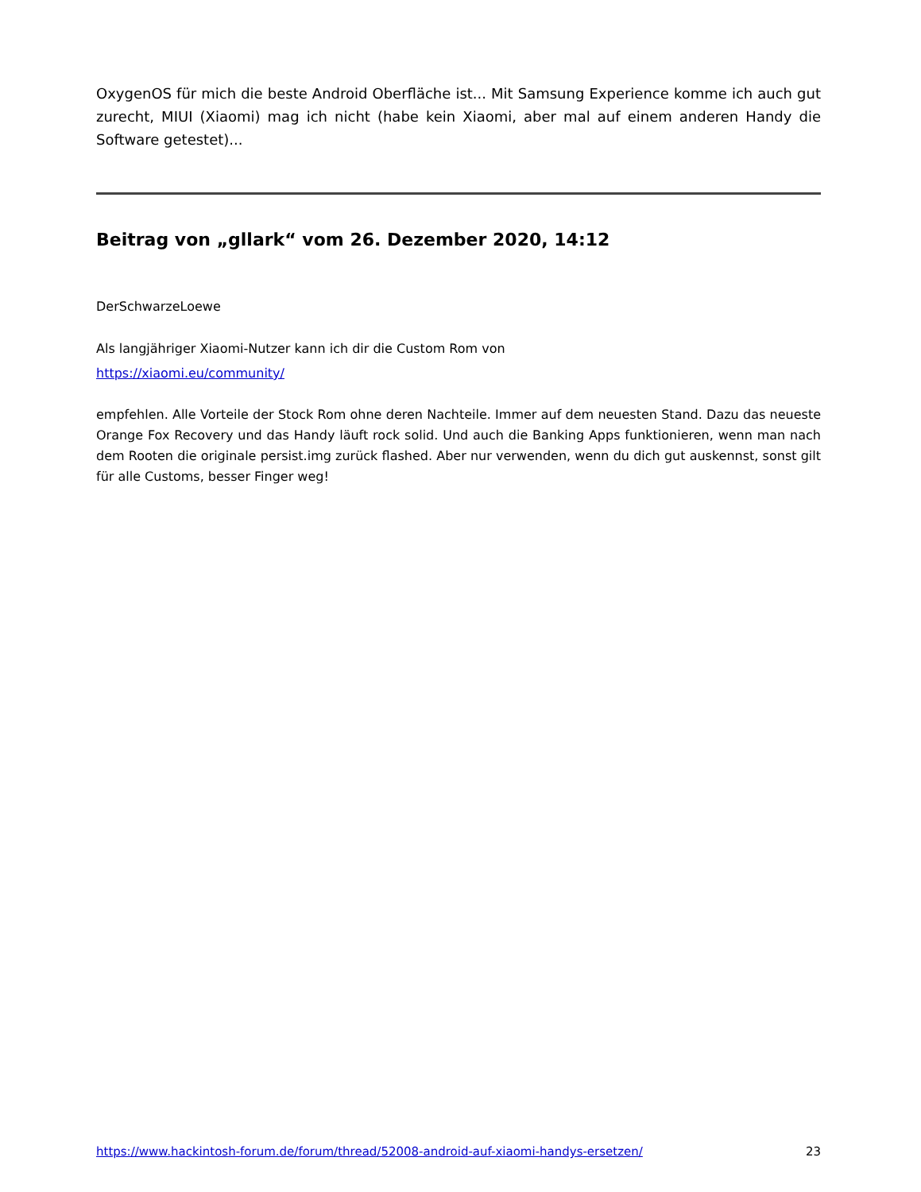OxygenOS für mich die beste Android Oberfläche ist... Mit Samsung Experience komme ich auch gut zurecht, MIUI (Xiaomi) mag ich nicht (habe kein Xiaomi, aber mal auf einem anderen Handy die Software getestet)...
Beitrag von „gllark“ vom 26. Dezember 2020, 14:12
DerSchwarzeLoewe
Als langjähriger Xiaomi-Nutzer kann ich dir die Custom Rom von
https://xiaomi.eu/community/
empfehlen. Alle Vorteile der Stock Rom ohne deren Nachteile. Immer auf dem neuesten Stand. Dazu das neueste Orange Fox Recovery und das Handy läuft rock solid. Und auch die Banking Apps funktionieren, wenn man nach dem Rooten die originale persist.img zurück flashed. Aber nur verwenden, wenn du dich gut auskennst, sonst gilt für alle Customs, besser Finger weg!
https://www.hackintosh-forum.de/forum/thread/52008-android-auf-xiaomi-handys-ersetzen/ 23